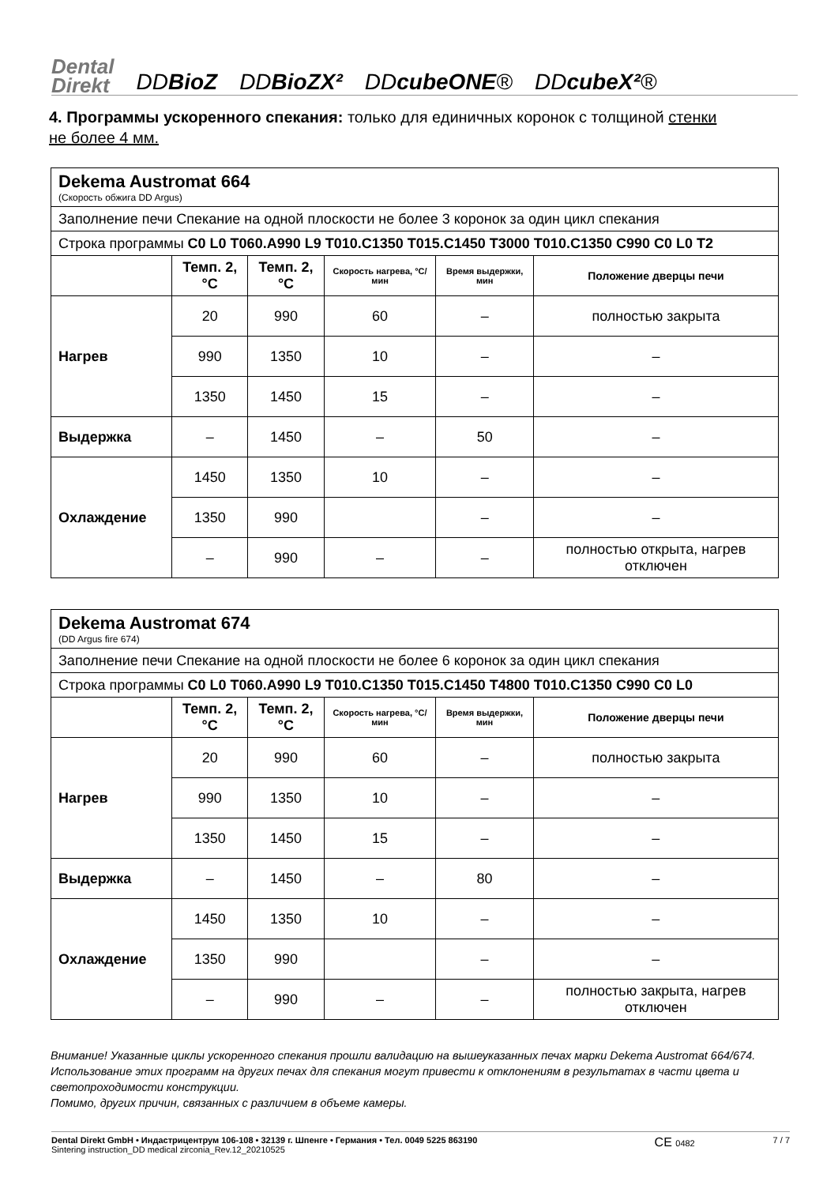Dental
Direkt
DDBioZ
DDBioZX²
DDcubeONE®
DDcubeX²®
4. Программы ускоренного спекания: только для единичных коронок с толщиной стенки не более 4 мм.
| Dekema Austromat 664 (Скорость обжига DD Argus) | | | | | |
| Заполнение печи Спекание на одной плоскости не более 3 коронок за один цикл спекания | | | | | |
| Строка программы C0 L0 T060.A990 L9 T010.C1350 T015.C1450 T3000 T010.C1350 C990 C0 L0 T2 | | | | | |
| | Темп. 2, °C | Темп. 2, °C | Скорость нагрева, °C/мин | Время выдержки, мин | Положение дверцы печи |
| Нагрев | 20 | 990 | 60 | – | полностью закрыта |
| | 990 | 1350 | 10 | – | – |
| | 1350 | 1450 | 15 | – | – |
| Выдержка | – | 1450 | – | 50 | – |
| Охлаждение | 1450 | 1350 | 10 | – | – |
| | 1350 | 990 | | – | – |
| | – | 990 | – | – | полностью открыта, нагрев отключен |
| Dekema Austromat 674 (DD Argus fire 674) | | | | | |
| Заполнение печи Спекание на одной плоскости не более 6 коронок за один цикл спекания | | | | | |
| Строка программы C0 L0 T060.A990 L9 T010.C1350 T015.C1450 T4800 T010.C1350 C990 C0 L0 | | | | | |
| | Темп. 2, °C | Темп. 2, °C | Скорость нагрева, °C/мин | Время выдержки, мин | Положение дверцы печи |
| Нагрев | 20 | 990 | 60 | – | полностью закрыта |
| | 990 | 1350 | 10 | – | – |
| | 1350 | 1450 | 15 | – | – |
| Выдержка | – | 1450 | – | 80 | – |
| Охлаждение | 1450 | 1350 | 10 | – | – |
| | 1350 | 990 | | – | – |
| | – | 990 | – | – | полностью закрыта, нагрев отключен |
Внимание! Указанные циклы ускоренного спекания прошли валидацию на вышеуказанных печах марки Dekema Austromat 664/674. Использование этих программ на других печах для спекания могут привести к отклонениям в результатах в части цвета и светопроходимости конструкции.
Помимо, других причин, связанных с различием в объеме камеры.
Dental Direkt GmbH • Индастрицентрум 106-108 • 32139 г. Шпенге • Германия • Тел. 0049 5225 863190
Sintering instruction_DD medical zirconia_Rev.12_20210525
CE 0482 7 / 7